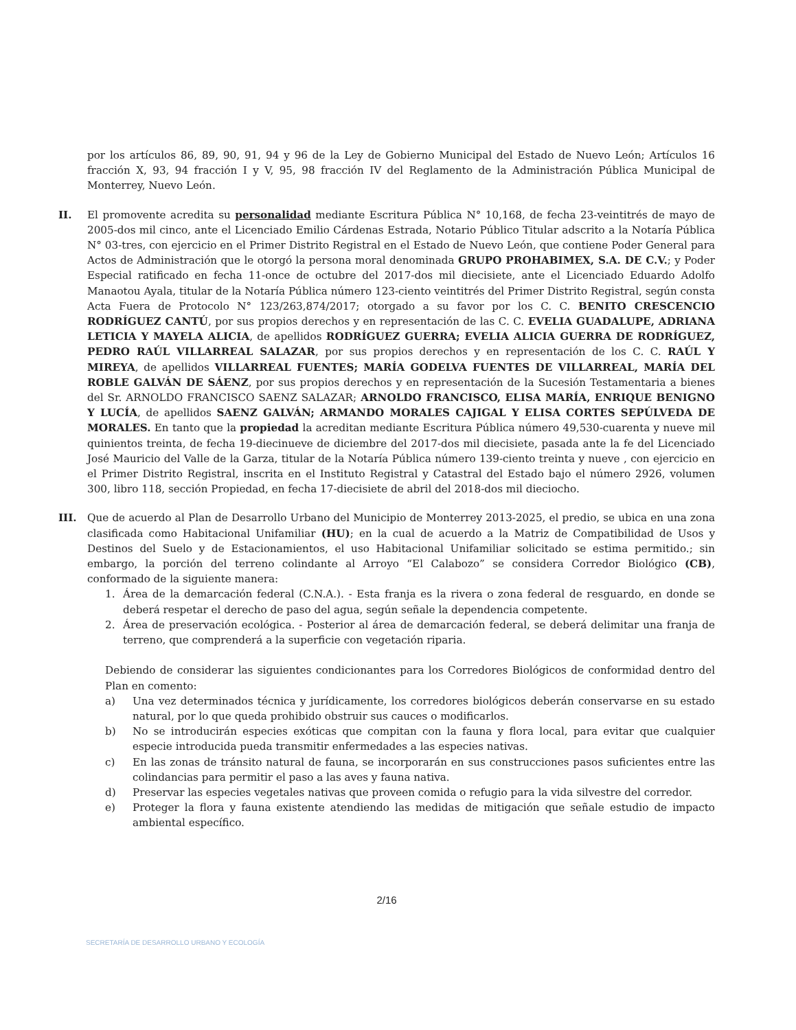por los artículos 86, 89, 90, 91, 94 y 96 de la Ley de Gobierno Municipal del Estado de Nuevo León; Artículos 16 fracción X, 93, 94 fracción I y V, 95, 98 fracción IV del Reglamento de la Administración Pública Municipal de Monterrey, Nuevo León.
II. El promovente acredita su personalidad mediante Escritura Pública N° 10,168, de fecha 23-veintitrés de mayo de 2005-dos mil cinco, ante el Licenciado Emilio Cárdenas Estrada, Notario Público Titular adscrito a la Notaría Pública N° 03-tres, con ejercicio en el Primer Distrito Registral en el Estado de Nuevo León, que contiene Poder General para Actos de Administración que le otorgó la persona moral denominada GRUPO PROHABIMEX, S.A. DE C.V.; y Poder Especial ratificado en fecha 11-once de octubre del 2017-dos mil diecisiete, ante el Licenciado Eduardo Adolfo Manaotou Ayala, titular de la Notaría Pública número 123-ciento veintitrés del Primer Distrito Registral, según consta Acta Fuera de Protocolo N° 123/263,874/2017; otorgado a su favor por los C. C. BENITO CRESCENCIO RODRÍGUEZ CANTÚ, por sus propios derechos y en representación de las C. C. EVELIA GUADALUPE, ADRIANA LETICIA Y MAYELA ALICIA, de apellidos RODRÍGUEZ GUERRA; EVELIA ALICIA GUERRA DE RODRÍGUEZ, PEDRO RAÚL VILLARREAL SALAZAR, por sus propios derechos y en representación de los C. C. RAÚL Y MIREYA, de apellidos VILLARREAL FUENTES; MARÍA GODELVA FUENTES DE VILLARREAL, MARÍA DEL ROBLE GALVÁN DE SÁENZ, por sus propios derechos y en representación de la Sucesión Testamentaria a bienes del Sr. ARNOLDO FRANCISCO SAENZ SALAZAR; ARNOLDO FRANCISCO, ELISA MARÍA, ENRIQUE BENIGNO Y LUCÍA, de apellidos SAENZ GALVÁN; ARMANDO MORALES CAJIGAL Y ELISA CORTES SEPÚLVEDA DE MORALES. En tanto que la propiedad la acreditan mediante Escritura Pública número 49,530-cuarenta y nueve mil quinientos treinta, de fecha 19-diecinueve de diciembre del 2017-dos mil diecisiete, pasada ante la fe del Licenciado José Mauricio del Valle de la Garza, titular de la Notaría Pública número 139-ciento treinta y nueve , con ejercicio en el Primer Distrito Registral, inscrita en el Instituto Registral y Catastral del Estado bajo el número 2926, volumen 300, libro 118, sección Propiedad, en fecha 17-diecisiete de abril del 2018-dos mil dieciocho.
III. Que de acuerdo al Plan de Desarrollo Urbano del Municipio de Monterrey 2013-2025, el predio, se ubica en una zona clasificada como Habitacional Unifamiliar (HU); en la cual de acuerdo a la Matriz de Compatibilidad de Usos y Destinos del Suelo y de Estacionamientos, el uso Habitacional Unifamiliar solicitado se estima permitido.; sin embargo, la porción del terreno colindante al Arroyo “El Calabozo” se considera Corredor Biológico (CB), conformado de la siguiente manera:
1. Área de la demarcación federal (C.N.A.). - Esta franja es la rivera o zona federal de resguardo, en donde se deberá respetar el derecho de paso del agua, según señale la dependencia competente.
2. Área de preservación ecológica. - Posterior al área de demarcación federal, se deberá delimitar una franja de terreno, que comprenderá a la superficie con vegetación riparia.
Debiendo de considerar las siguientes condicionantes para los Corredores Biológicos de conformidad dentro del Plan en comento:
a) Una vez determinados técnica y jurídicamente, los corredores biológicos deberán conservarse en su estado natural, por lo que queda prohibido obstruir sus cauces o modificarlos.
b) No se introducirán especies exóticas que compitan con la fauna y flora local, para evitar que cualquier especie introducida pueda transmitir enfermedades a las especies nativas.
c) En las zonas de tránsito natural de fauna, se incorporarán en sus construcciones pasos suficientes entre las colindancias para permitir el paso a las aves y fauna nativa.
d) Preservar las especies vegetales nativas que proveen comida o refugio para la vida silvestre del corredor.
e) Proteger la flora y fauna existente atendiendo las medidas de mitigación que señale estudio de impacto ambiental específico.
2/16
SECRETARÍA DE DESARROLLO URBANO Y ECOLOGÍA